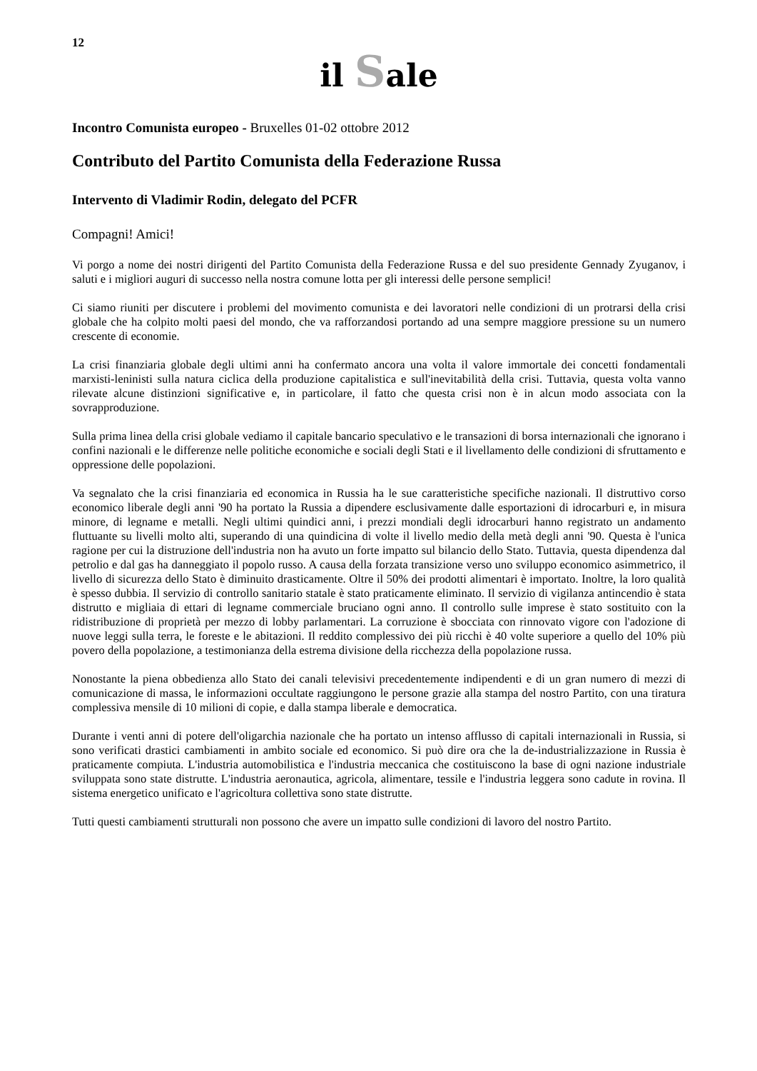12
il Sale
Incontro Comunista europeo - Bruxelles 01-02 ottobre 2012
Contributo del Partito Comunista della Federazione Russa
Intervento di Vladimir Rodin, delegato del PCFR
Compagni! Amici!
Vi porgo a nome dei nostri dirigenti del Partito Comunista della Federazione Russa e del suo presidente Gennady Zyuganov, i saluti e i migliori auguri di successo nella nostra comune lotta per gli interessi delle persone semplici!
Ci siamo riuniti per discutere i problemi del movimento comunista e dei lavoratori nelle condizioni di un protrarsi della crisi globale che ha colpito molti paesi del mondo, che va rafforzandosi portando ad una sempre maggiore pressione su un numero crescente di economie.
La crisi finanziaria globale degli ultimi anni ha confermato ancora una volta il valore immortale dei concetti fondamentali marxisti-leninisti sulla natura ciclica della produzione capitalistica e sull'inevitabilità della crisi. Tuttavia, questa volta vanno rilevate alcune distinzioni significative e, in particolare, il fatto che questa crisi non è in alcun modo associata con la sovrapproduzione.
Sulla prima linea della crisi globale vediamo il capitale bancario speculativo e le transazioni di borsa internazionali che ignorano i confini nazionali e le differenze nelle politiche economiche e sociali degli Stati e il livellamento delle condizioni di sfruttamento e oppressione delle popolazioni.
Va segnalato che la crisi finanziaria ed economica in Russia ha le sue caratteristiche specifiche nazionali. Il distruttivo corso economico liberale degli anni '90 ha portato la Russia a dipendere esclusivamente dalle esportazioni di idrocarburi e, in misura minore, di legname e metalli. Negli ultimi quindici anni, i prezzi mondiali degli idrocarburi hanno registrato un andamento fluttuante su livelli molto alti, superando di una quindicina di volte il livello medio della metà degli anni '90. Questa è l'unica ragione per cui la distruzione dell'industria non ha avuto un forte impatto sul bilancio dello Stato. Tuttavia, questa dipendenza dal petrolio e dal gas ha danneggiato il popolo russo. A causa della forzata transizione verso uno sviluppo economico asimmetrico, il livello di sicurezza dello Stato è diminuito drasticamente. Oltre il 50% dei prodotti alimentari è importato. Inoltre, la loro qualità è spesso dubbia. Il servizio di controllo sanitario statale è stato praticamente eliminato. Il servizio di vigilanza antincendio è stata distrutto e migliaia di ettari di legname commerciale bruciano ogni anno. Il controllo sulle imprese è stato sostituito con la ridistribuzione di proprietà per mezzo di lobby parlamentari. La corruzione è sbocciata con rinnovato vigore con l'adozione di nuove leggi sulla terra, le foreste e le abitazioni. Il reddito complessivo dei più ricchi è 40 volte superiore a quello del 10% più povero della popolazione, a testimonianza della estrema divisione della ricchezza della popolazione russa.
Nonostante la piena obbedienza allo Stato dei canali televisivi precedentemente indipendenti e di un gran numero di mezzi di comunicazione di massa, le informazioni occultate raggiungono le persone grazie alla stampa del nostro Partito, con una tiratura complessiva mensile di 10 milioni di copie, e dalla stampa liberale e democratica.
Durante i venti anni di potere dell'oligarchia nazionale che ha portato un intenso afflusso di capitali internazionali in Russia, si sono verificati drastici cambiamenti in ambito sociale ed economico. Si può dire ora che la de-industrializzazione in Russia è praticamente compiuta. L'industria automobilistica e l'industria meccanica che costituiscono la base di ogni nazione industriale sviluppata sono state distrutte. L'industria aeronautica, agricola, alimentare, tessile e l'industria leggera sono cadute in rovina. Il sistema energetico unificato e l'agricoltura collettiva sono state distrutte.
Tutti questi cambiamenti strutturali non possono che avere un impatto sulle condizioni di lavoro del nostro Partito.